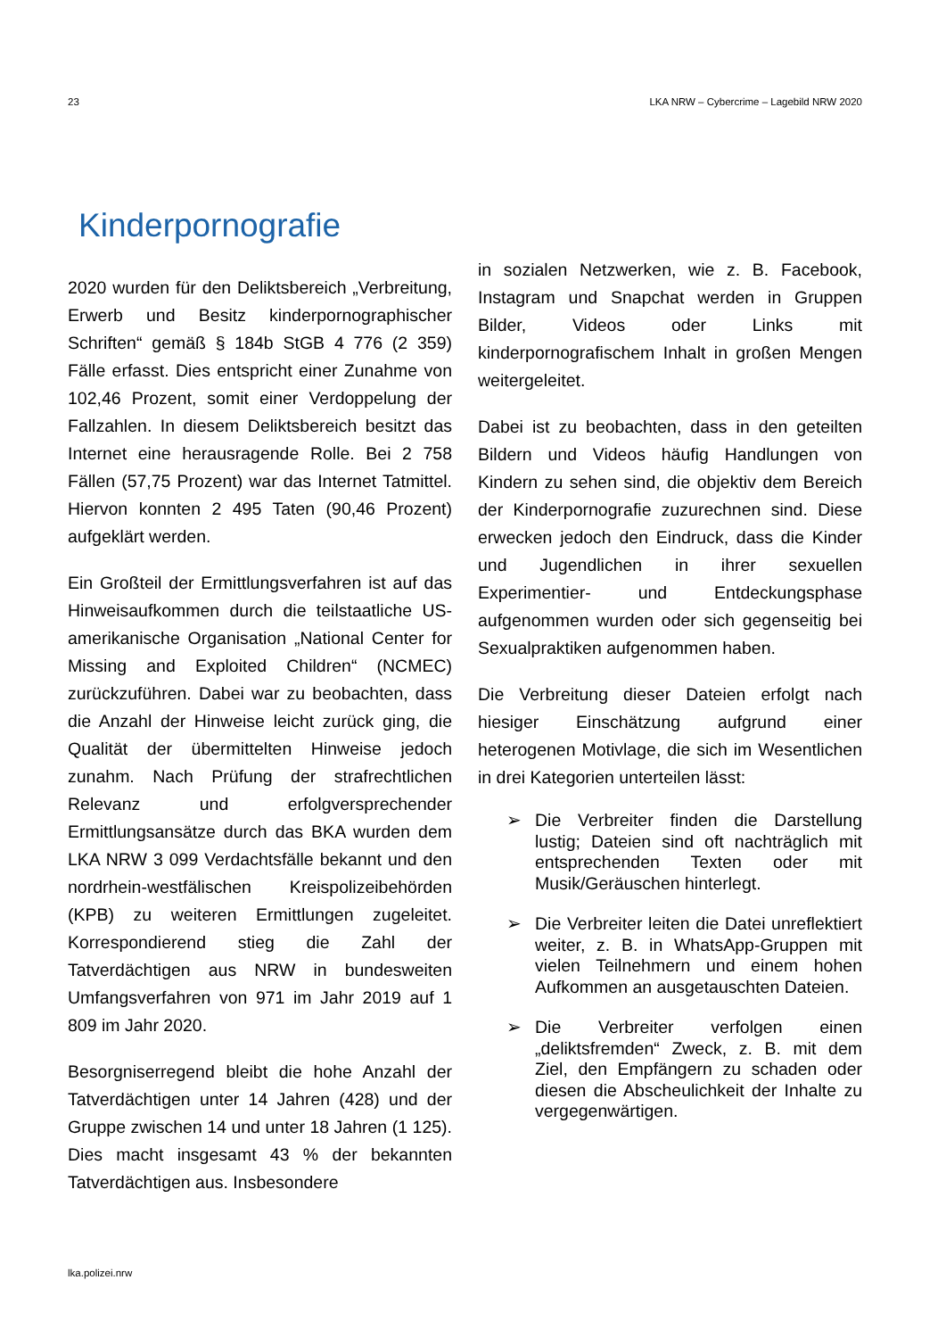23 LKA NRW – Cybercrime – Lagebild NRW 2020
Kinderpornografie
2020 wurden für den Deliktsbereich „Verbreitung, Erwerb und Besitz kinderpornographischer Schriften“ gemäß § 184b StGB 4 776 (2 359) Fälle erfasst. Dies entspricht einer Zunahme von 102,46 Prozent, somit einer Verdoppelung der Fallzahlen. In diesem Deliktsbereich besitzt das Internet eine herausragende Rolle. Bei 2 758 Fällen (57,75 Prozent) war das Internet Tatmittel. Hiervon konnten 2 495 Taten (90,46 Prozent) aufgeklärt werden.
Ein Großteil der Ermittlungsverfahren ist auf das Hinweisaufkommen durch die teilstaatliche US-amerikanische Organisation „National Center for Missing and Exploited Children“ (NCMEC) zurückzuführen. Dabei war zu beobachten, dass die Anzahl der Hinweise leicht zurück ging, die Qualität der übermittelten Hinweise jedoch zunahm. Nach Prüfung der strafrechtlichen Relevanz und erfolgversprechender Ermittlungsansätze durch das BKA wurden dem LKA NRW 3 099 Verdachtsfälle bekannt und den nordrhein-westfälischen Kreispolizeibehörden (KPB) zu weiteren Ermittlungen zugeleitet. Korrespondierend stieg die Zahl der Tatverdächtigen aus NRW in bundesweiten Umfangsverfahren von 971 im Jahr 2019 auf 1 809 im Jahr 2020.
Besorgniserregend bleibt die hohe Anzahl der Tatverdächtigen unter 14 Jahren (428) und der Gruppe zwischen 14 und unter 18 Jahren (1 125). Dies macht insgesamt 43 % der bekannten Tatverdächtigen aus. Insbesondere
in sozialen Netzwerken, wie z. B. Facebook, Instagram und Snapchat werden in Gruppen Bilder, Videos oder Links mit kinderpornografischem Inhalt in großen Mengen weitergeleitet.
Dabei ist zu beobachten, dass in den geteilten Bildern und Videos häufig Handlungen von Kindern zu sehen sind, die objektiv dem Bereich der Kinderpornografie zuzurechnen sind. Diese erwecken jedoch den Eindruck, dass die Kinder und Jugendlichen in ihrer sexuellen Experimentier- und Entdeckungsphase aufgenommen wurden oder sich gegenseitig bei Sexualpraktiken aufgenommen haben.
Die Verbreitung dieser Dateien erfolgt nach hiesiger Einschätzung aufgrund einer heterogenen Motivlage, die sich im Wesentlichen in drei Kategorien unterteilen lässt:
➢ Die Verbreiter finden die Darstellung lustig; Dateien sind oft nachträglich mit entsprechenden Texten oder mit Musik/Geräuschen hinterlegt.
➢ Die Verbreiter leiten die Datei unreflektiert weiter, z. B. in WhatsApp-Gruppen mit vielen Teilnehmern und einem hohen Aufkommen an ausgetauschten Dateien.
➢ Die Verbreiter verfolgen einen „deliktsfremden“ Zweck, z. B. mit dem Ziel, den Empfängern zu schaden oder diesen die Abscheulichkeit der Inhalte zu vergegenwärtigen.
lka.polizei.nrw